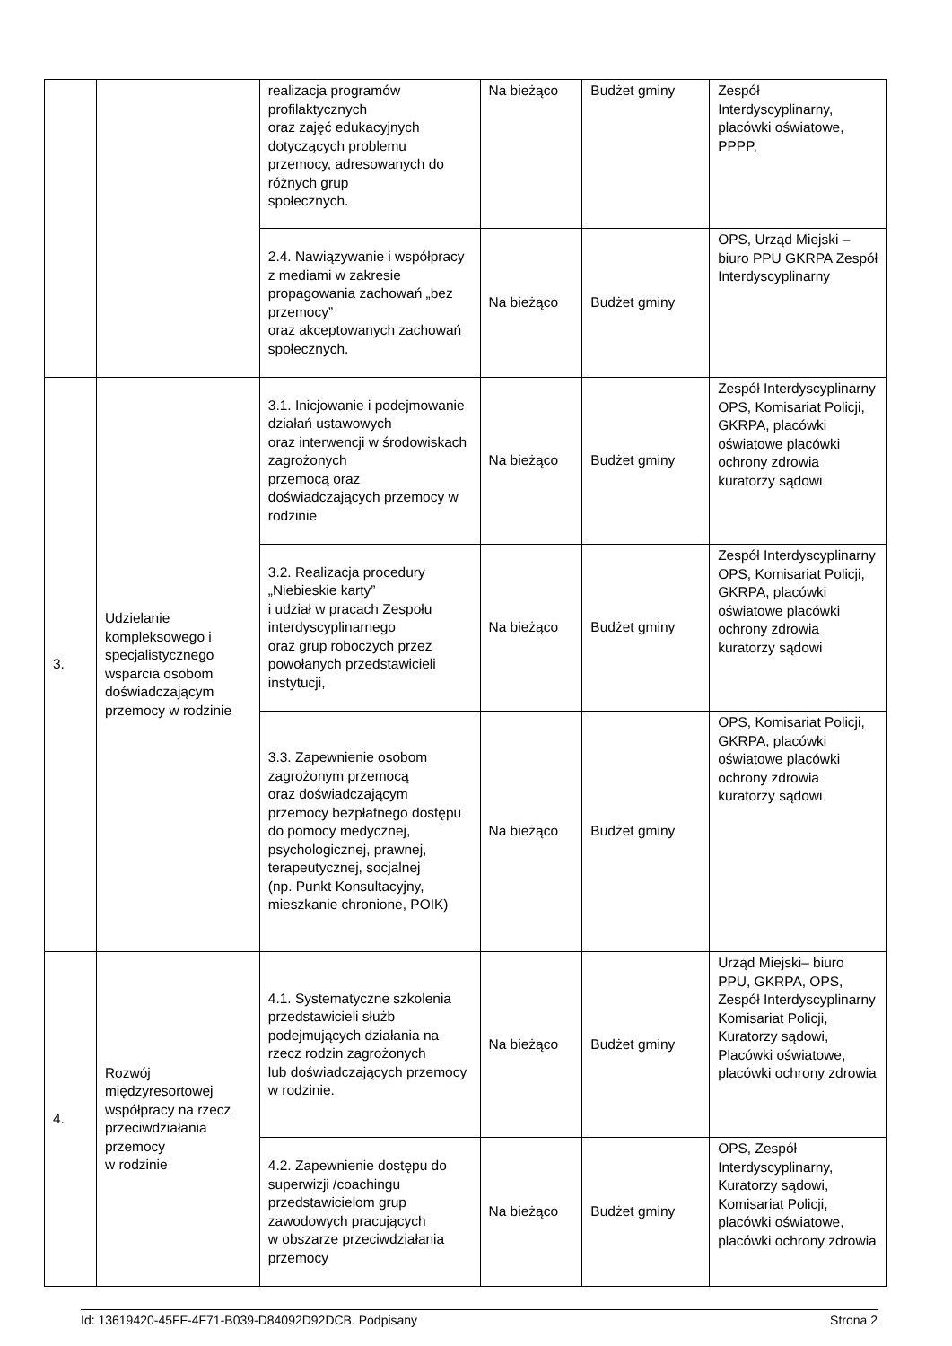| | | realizacja programów profilaktycznych oraz zajęć edukacyjnych dotyczących problemu przemocy, adresowanych do różnych grup społecznych. | Na bieżąco | Budżet gminy | Zespół Interdyscyplinarny, placówki oświatowe, PPPP, |
| | | 2.4. Nawiązywanie i współpracy z mediami w zakresie propagowania zachowań „bez przemocy” oraz akceptowanych zachowań społecznych. | Na bieżąco | Budżet gminy | OPS, Urząd Miejski – biuro PPU GKRPA Zespół Interdyscyplinarny |
| 3. | Udzielanie kompleksowego i specjalistycznego wsparcia osobom doświadczającym przemocy w rodzinie | 3.1. Inicjowanie i podejmowanie działań ustawowych oraz interwencji w środowiskach zagrożonych przemocą oraz doświadczających przemocy w rodzinie | Na bieżąco | Budżet gminy | Zespół Interdyscyplinarny OPS, Komisariat Policji, GKRPA, placówki oświatowe placówki ochrony zdrowia kuratorzy sądowi |
| | | 3.2. Realizacja procedury „Niebieskie karty” i udział w pracach Zespołu interdyscyplinarnego oraz grup roboczych przez powołanych przedstawicieli instytucji, | Na bieżąco | Budżet gminy | Zespół Interdyscyplinarny OPS, Komisariat Policji, GKRPA, placówki oświatowe placówki ochrony zdrowia kuratorzy sądowi |
| | | 3.3. Zapewnienie osobom zagrożonym przemocą oraz doświadczającym przemocy bezpłatnego dostępu do pomocy medycznej, psychologicznej, prawnej, terapeutycznej, socjalnej (np. Punkt Konsultacyjny, mieszkanie chronione, POIK) | Na bieżąco | Budżet gminy | OPS, Komisariat Policji, GKRPA, placówki oświatowe placówki ochrony zdrowia kuratorzy sądowi |
| 4. | Rozwój międzyresortowej współpracy na rzecz przeciwdziałania przemocy w rodzinie | 4.1. Systematyczne szkolenia przedstawicieli służb podejmujących działania na rzecz rodzin zagrożonych lub doświadczających przemocy w rodzinie. | Na bieżąco | Budżet gminy | Urząd Miejski– biuro PPU, GKRPA, OPS, Zespół Interdyscyplinarny Komisariat Policji, Kuratorzy sądowi, Placówki oświatowe, placówki ochrony zdrowia |
| | | 4.2. Zapewnienie dostępu do superwizji /coachingu przedstawicielom grup zawodowych pracujących w obszarze przeciwdziałania przemocy | Na bieżąco | Budżet gminy | OPS, Zespół Interdyscyplinarny, Kuratorzy sądowi, Komisariat Policji, placówki oświatowe, placówki ochrony zdrowia |
Id: 13619420-45FF-4F71-B039-D84092D92DCB. Podpisany Strona 2